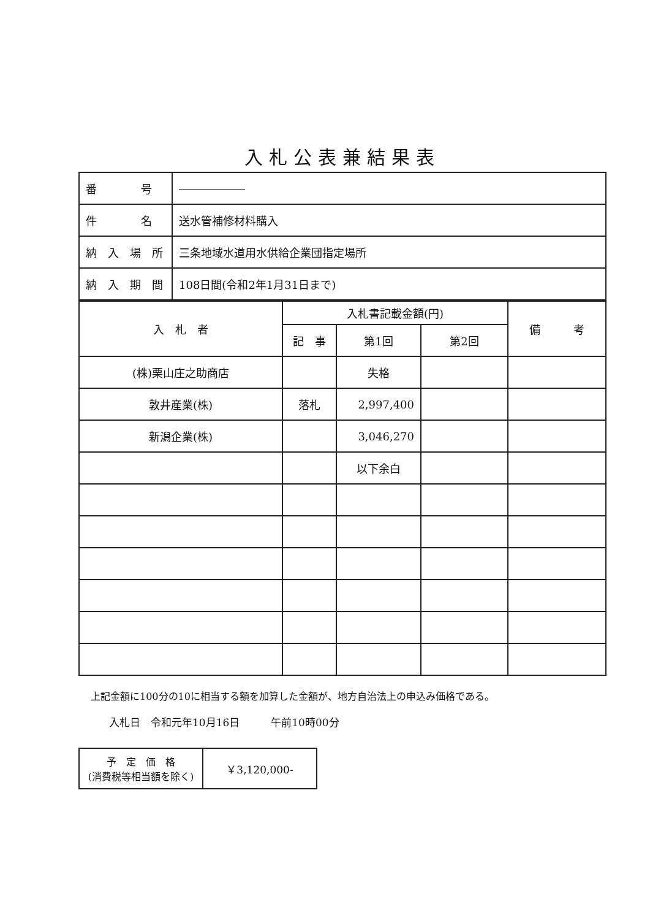入札公表兼結果表
| 番 号 | ―――――― |
| 件 名 | 送水管補修材料購入 |
| 納 入 場 所 | 三条地域水道用水供給企業団指定場所 |
| 納 入 期 間 | 108日間(令和2年1月31日まで) |
| 入 札 者 | 入札書記載金額(円) | | | 備 考 |
| --- | --- | --- | --- | --- |
| | 記 事 | 第1回 | 第2回 | |
| (株)栗山庄之助商店 | | 失格 | | |
| 敦井産業(株) | 落札 | 2,997,400 | | |
| 新潟企業(株) | | 3,046,270 | | |
| | | 以下余白 | | |
上記金額に100分の10に相当する額を加算した金額が、地方自治法上の申込み価格である。
入札日　令和元年10月16日　　　午前10時00分
| 予 定 価 格 (消費税等相当額を除く) | ￥3,120,000- |